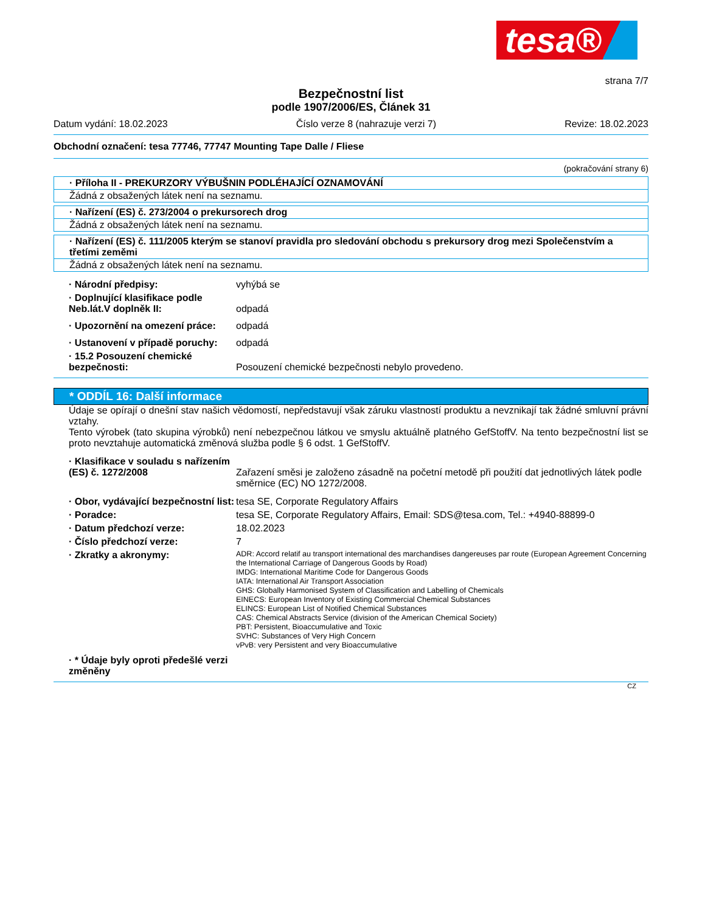tesa®
strana 7/7
Bezpečnostní list
podle 1907/2006/ES, Článek 31
Datum vydání: 18.02.2023 Číslo verze 8 (nahrazuje verzi 7) Revize: 18.02.2023
Obchodní označení: tesa 77746, 77747 Mounting Tape Dalle / Fliese
(pokračování strany 6)
· Příloha II - PREKURZORY VÝBUŠNIN PODLÉHAJÍCÍ OZNAMOVÁNÍ
Žádná z obsažených látek není na seznamu.
· Nařízení (ES) č. 273/2004 o prekursorech drog
Žádná z obsažených látek není na seznamu.
· Nařízení (ES) č. 111/2005 kterým se stanoví pravidla pro sledování obchodu s prekursory drog mezi Společenstvím a třetími zeměmi
Žádná z obsažených látek není na seznamu.
· Národní předpisy: vyhýbá se
· Doplnující klasifikace podle Neb.lát.V doplněk II:
odpadá
· Upozornění na omezení práce: odpadá
· Ustanovení v případě poruchy: odpadá
· 15.2 Posouzení chemické bezpečnosti:
Posouzení chemické bezpečnosti nebylo provedeno.
* ODDÍL 16: Další informace
Údaje se opírají o dnešní stav našich vědomostí, nepředstavují však záruku vlastností produktu a nevznikají tak žádné smluvní právní vztahy.
Tento výrobek (tato skupina výrobků) není nebezpečnou látkou ve smyslu aktuálně platného GefStoffV. Na tento bezpečnostní list se proto nevztahuje automatická změnová služba podle § 6 odst. 1 GefStoffV.
· Klasifikace v souladu s nařízením (ES) č. 1272/2008
Zařazení směsi je založeno zásadně na početní metodě při použití dat jednotlivých látek podle směrnice (EC) NO 1272/2008.
· Obor, vydávající bezpečnostní list:
tesa SE, Corporate Regulatory Affairs
· Poradce: tesa SE, Corporate Regulatory Affairs, Email: SDS@tesa.com, Tel.: +4940-88899-0
· Datum předchozí verze: 18.02.2023
· Číslo předchozí verze: 7
· Zkratky a akronymy:
ADR: Accord relatif au transport international des marchandises dangereuses par route (European Agreement Concerning the International Carriage of Dangerous Goods by Road)
IMDG: International Maritime Code for Dangerous Goods
IATA: International Air Transport Association
GHS: Globally Harmonised System of Classification and Labelling of Chemicals
EINECS: European Inventory of Existing Commercial Chemical Substances
ELINCS: European List of Notified Chemical Substances
CAS: Chemical Abstracts Service (division of the American Chemical Society)
PBT: Persistent, Bioaccumulative and Toxic
SVHC: Substances of Very High Concern
vPvB: very Persistent and very Bioaccumulative
· * Údaje byly oproti předešlé verzi změněny
CZ